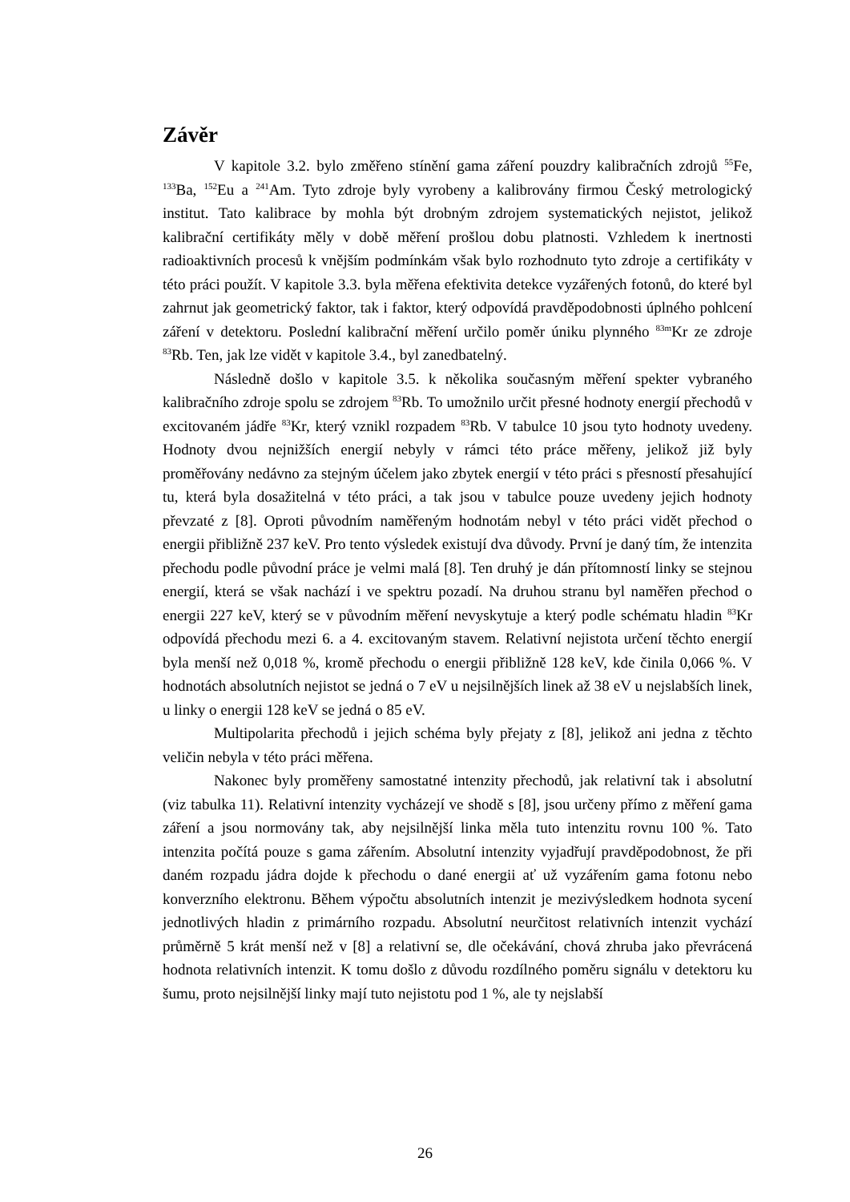Závěr
V kapitole 3.2. bylo změřeno stínění gama záření pouzdry kalibračních zdrojů <sup>55</sup>Fe, <sup>133</sup>Ba, <sup>152</sup>Eu a <sup>241</sup>Am. Tyto zdroje byly vyrobeny a kalibrovány firmou Český metrologický institut. Tato kalibrace by mohla být drobným zdrojem systematických nejistot, jelikož kalibrační certifikáty měly v době měření prošlou dobu platnosti. Vzhledem k inertnosti radioaktivních procesů k vnějším podmínkám však bylo rozhodnuto tyto zdroje a certifikáty v této práci použít. V kapitole 3.3. byla měřena efektivita detekce vyzářených fotonů, do které byl zahrnut jak geometrický faktor, tak i faktor, který odpovídá pravděpodobnosti úplného pohlcení záření v detektoru. Poslední kalibrační měření určilo poměr úniku plynného <sup>83m</sup>Kr ze zdroje <sup>83</sup>Rb. Ten, jak lze vidět v kapitole 3.4., byl zanedbatelný.
Následně došlo v kapitole 3.5. k několika současným měření spekter vybraného kalibračního zdroje spolu se zdrojem <sup>83</sup>Rb. To umožnilo určit přesné hodnoty energií přechodů v excitovaném jádře <sup>83</sup>Kr, který vznikl rozpadem <sup>83</sup>Rb. V tabulce 10 jsou tyto hodnoty uvedeny. Hodnoty dvou nejnižších energií nebyly v rámci této práce měřeny, jelikož již byly proměřovány nedávno za stejným účelem jako zbytek energií v této práci s přesností přesahující tu, která byla dosažitelná v této práci, a tak jsou v tabulce pouze uvedeny jejich hodnoty převzaté z [8]. Oproti původním naměřeným hodnotám nebyl v této práci vidět přechod o energii přibližně 237 keV. Pro tento výsledek existují dva důvody. První je daný tím, že intenzita přechodu podle původní práce je velmi malá [8]. Ten druhý je dán přítomností linky se stejnou energií, která se však nachází i ve spektru pozadí. Na druhou stranu byl naměřen přechod o energii 227 keV, který se v původním měření nevyskytuje a který podle schématu hladin <sup>83</sup>Kr odpovídá přechodu mezi 6. a 4. excitovaným stavem. Relativní nejistota určení těchto energií byla menší než 0,018 %, kromě přechodu o energii přibližně 128 keV, kde činila 0,066 %. V hodnotách absolutních nejistot se jedná o 7 eV u nejsilnějších linek až 38 eV u nejslabších linek, u linky o energii 128 keV se jedná o 85 eV.
Multipolarita přechodů i jejich schéma byly přejaty z [8], jelikož ani jedna z těchto veličin nebyla v této práci měřena.
Nakonec byly proměřeny samostatné intenzity přechodů, jak relativní tak i absolutní (viz tabulka 11). Relativní intenzity vycházejí ve shodě s [8], jsou určeny přímo z měření gama záření a jsou normovány tak, aby nejsilnější linka měla tuto intenzitu rovnu 100 %. Tato intenzita počítá pouze s gama zářením. Absolutní intenzity vyjadřují pravděpodobnost, že při daném rozpadu jádra dojde k přechodu o dané energii ať už vyzářením gama fotonu nebo konverzního elektronu. Během výpočtu absolutních intenzit je mezivýsledkem hodnota sycení jednotlivých hladin z primárního rozpadu. Absolutní neurčitost relativních intenzit vychází průměrně 5 krát menší než v [8] a relativní se, dle očekávání, chová zhruba jako převrácená hodnota relativních intenzit. K tomu došlo z důvodu rozdílného poměru signálu v detektoru ku šumu, proto nejsilnější linky mají tuto nejistotu pod 1 %, ale ty nejslabší
26